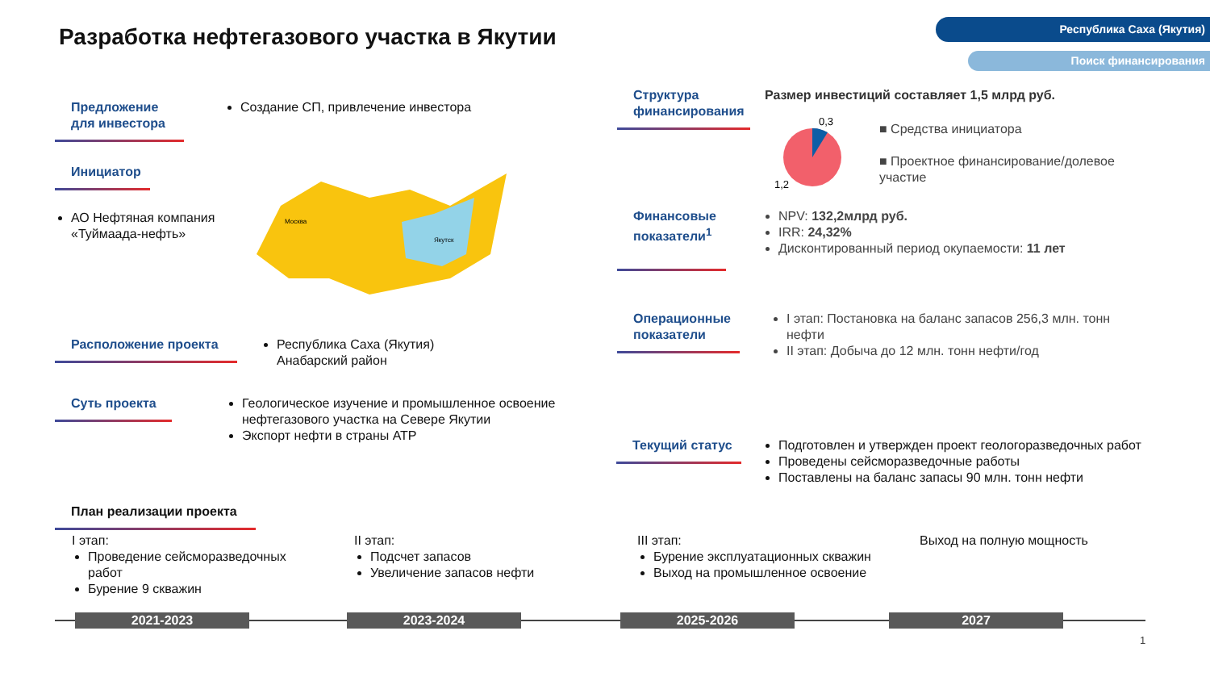Разработка нефтегазового участка в Якутии
Республика Саха (Якутия)
Поиск финансирования
Предложение для инвестора
Создание СП, привлечение инвестора
Инициатор
АО Нефтяная компания «Туймаада-нефть»
Москва
Якутск
Расположение проекта
Республика Саха (Якутия)
Анабарский район
Суть проекта
Геологическое изучение и промышленное освоение нефтегазового участка на Севере Якутии
Экспорт нефти в страны АТР
Структура финансирования
Размер инвестиций составляет 1,5 млрд руб.
0,3
1,2
■ Средства инициатора
■ Проектное финансирование/долевое участие
Финансовые показатели<sup>1</sup>
NPV: 132,2млрд руб.
IRR: 24,32%
Дисконтированный период окупаемости: 11 лет
Операционные показатели
I этап: Постановка на баланс запасов 256,3 млн. тонн нефти
II этап: Добыча до 12 млн. тонн нефти/год
Текущий статус
Подготовлен и утвержден проект геологоразведочных работ
Проведены сейсморазведочные работы
Поставлены на баланс запасы 90 млн. тонн нефти
План реализации проекта
I этап:
Проведение сейсморазведочных работ
Бурение 9 скважин
II этап:
Подсчет запасов
Увеличение запасов нефти
III этап:
Бурение эксплуатационных скважин
Выход на промышленное освоение
Выход на полную мощность
2021-2023 2023-2024 2025-2026 2027
1